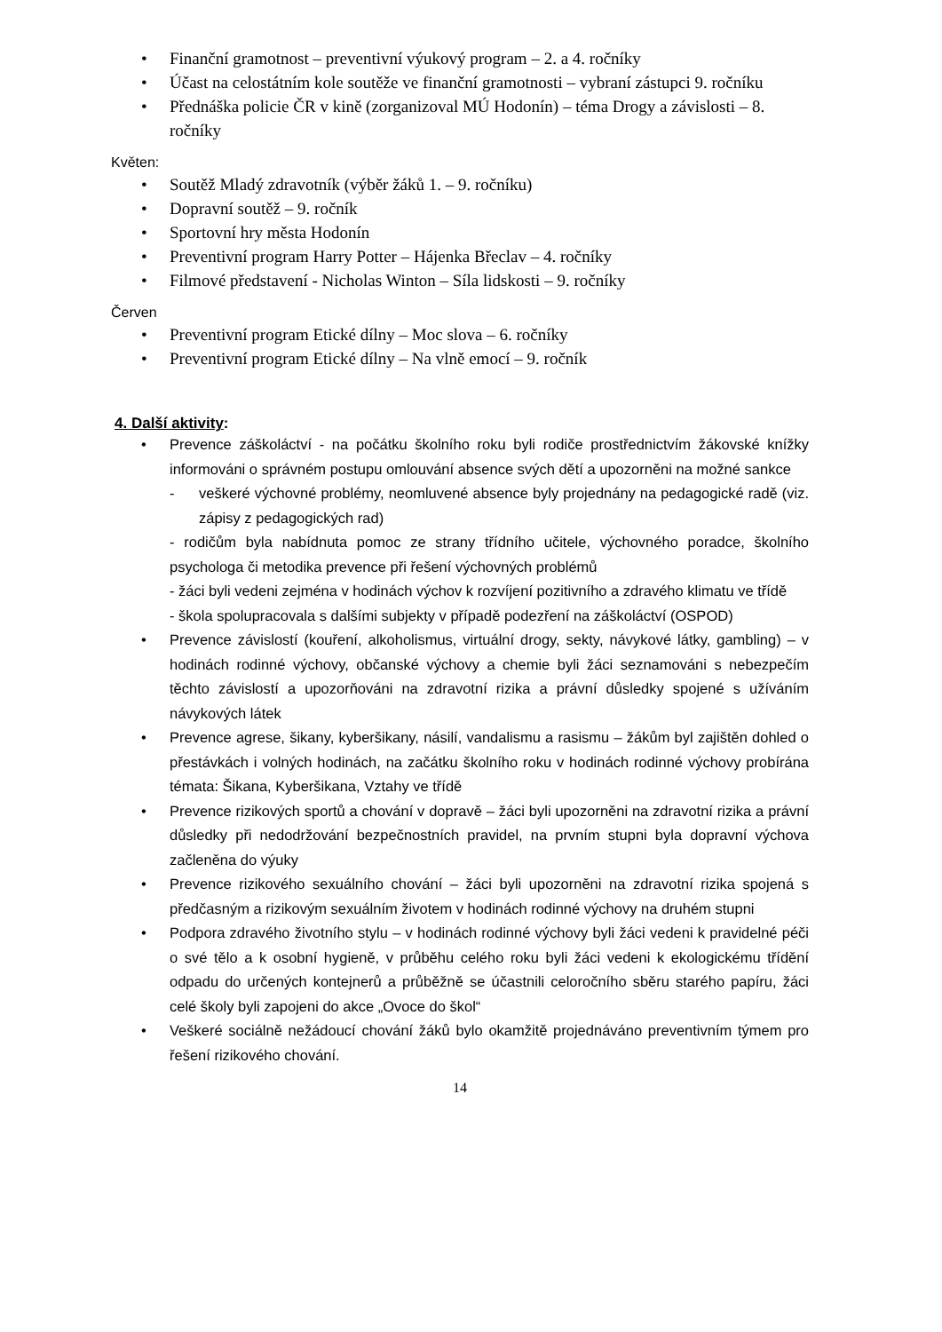• Finanční gramotnost – preventivní výukový program – 2. a 4. ročníky
• Účast na celostátním kole soutěže ve finanční gramotnosti – vybraní zástupci 9. ročníku
• Přednáška policie ČR v kině (zorganizoval MÚ Hodonín) – téma Drogy a závislosti – 8. ročníky
Květen:
• Soutěž Mladý zdravotník (výběr žáků 1. – 9. ročníku)
• Dopravní soutěž – 9. ročník
• Sportovní hry města Hodonín
• Preventivní program Harry Potter – Hájenka Břeclav – 4. ročníky
• Filmové představení - Nicholas Winton – Síla lidskosti – 9. ročníky
Červen
• Preventivní program Etické dílny – Moc slova – 6. ročníky
• Preventivní program Etické dílny – Na vlně emocí – 9. ročník
4. Další aktivity:
• Prevence záškoláctví - na počátku školního roku byli rodiče prostřednictvím žákovské knížky informováni o správném postupu omlouvání absence svých dětí a upozorněni na možné sankce
- veškeré výchovné problémy, neomluvené absence byly projednány na pedagogické radě (viz. zápisy z pedagogických rad)
- rodičům byla nabídnuta pomoc ze strany třídního učitele, výchovného poradce, školního psychologa či metodika prevence při řešení výchovných problémů
- žáci byli vedeni zejména v hodinách výchov k rozvíjení pozitivního a zdravého klimatu ve třídě
- škola spolupracovala s dalšími subjekty v případě podezření na záškoláctví (OSPOD)
• Prevence závislostí (kouření, alkoholismus, virtuální drogy, sekty, návykové látky, gambling) – v hodinách rodinné výchovy, občanské výchovy a chemie byli žáci seznamováni s nebezpečím těchto závislostí a upozorňováni na zdravotní rizika a právní důsledky spojené s užíváním návykových látek
• Prevence agrese, šikany, kyberšikany, násilí, vandalismu a rasismu – žákům byl zajištěn dohled o přestávkách i volných hodinách, na začátku školního roku v hodinách rodinné výchovy probírána témata: Šikana, Kyberšikana, Vztahy ve třídě
• Prevence rizikových sportů a chování v dopravě – žáci byli upozorněni na zdravotní rizika a právní důsledky při nedodržování bezpečnostních pravidel, na prvním stupni byla dopravní výchova začleněna do výuky
• Prevence rizikového sexuálního chování – žáci byli upozorněni na zdravotní rizika spojená s předčasným a rizikovým sexuálním životem v hodinách rodinné výchovy na druhém stupni
• Podpora zdravého životního stylu – v hodinách rodinné výchovy byli žáci vedeni k pravidelné péči o své tělo a k osobní hygieně, v průběhu celého roku byli žáci vedeni k ekologickému třídění odpadu do určených kontejnerů a průběžně se účastnili celoročního sběru starého papíru, žáci celé školy byli zapojeni do akce „Ovoce do škol“
• Veškeré sociálně nežádoucí chování žáků bylo okamžitě projednáváno preventivním týmem pro řešení rizikového chování.
14